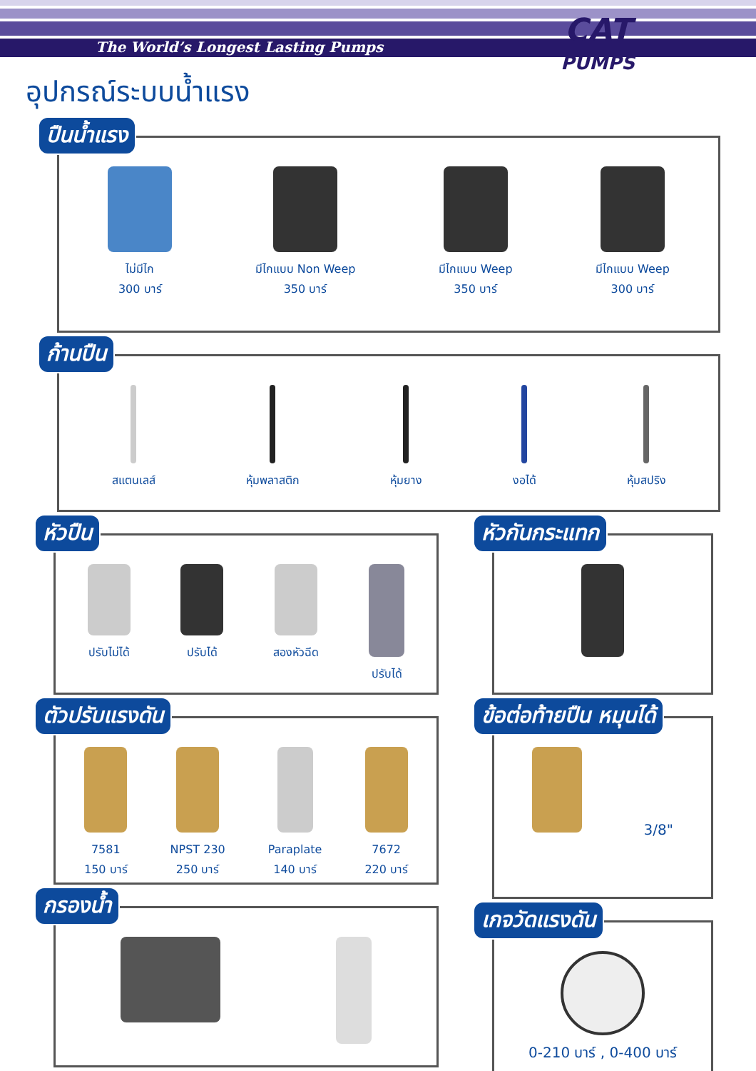The World’s Longest Lasting Pumps
CAT
PUMPS
อุปกรณ์ระบบน้ำแรง
ปืนน้ำแรง
ไม่มีไก
300 บาร์
มีไกแบบ Non Weep
350 บาร์
มีไกแบบ Weep
350 บาร์
มีไกแบบ Weep
300 บาร์
ก้านปืน
สแตนเลส์ หุ้มพลาสติก หุ้มยาง งอได้ หุ้มสปริง
หัวปืน
ปรับไม่ได้ ปรับได้ สองหัวฉีด ปรับได้
ตัวปรับแรงดัน
7581
150 บาร์
NPST 230
250 บาร์
Paraplate
140 บาร์
7672
220 บาร์
กรองน้ำ
หัวกันกระแทก
ข้อต่อท้ายปืน หมุนได้
3/8"
เกจวัดแรงดัน
0-210 บาร์ , 0-400 บาร์